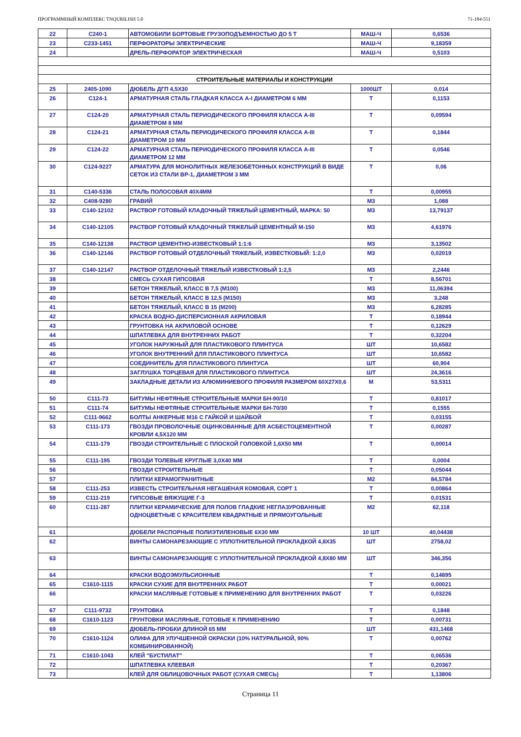ПРОГРАММНЫЙ КОМПЛЕКС TNQURILISH 5.0 71-184-551
| 22 | С240-1 | АВТОМОБИЛИ БОРТОВЫЕ ГРУЗОПОДЪЕМНОСТЬЮ ДО 5 Т | МАШ-Ч | 0,6536 |
| 23 | С233-1451 | ПЕРФОРАТОРЫ ЭЛЕКТРИЧЕСКИЕ | МАШ-Ч | 9,18359 |
| 24 | | ДРЕЛЬ-ПЕРФОРАТОР ЭЛЕКТРИЧЕСКАЯ | МАШ-Ч | 0,5103 |
| СТРОИТЕЛЬНЫЕ МАТЕРИАЛЫ И КОНСТРУКЦИИ | | | | |
| 25 | 2405-1090 | ДЮБЕЛЬ ДГП 4,5Х30 | 1000ШТ | 0,014 |
| 26 | С124-1 | АРМАТУРНАЯ СТАЛЬ ГЛАДКАЯ КЛАССА А-I ДИАМЕТРОМ 6 ММ | Т | 0,1153 |
| 27 | С124-20 | АРМАТУРНАЯ СТАЛЬ ПЕРИОДИЧЕСКОГО ПРОФИЛЯ КЛАССА А-III ДИАМЕТРОМ 8 ММ | Т | 0,09594 |
| 28 | С124-21 | АРМАТУРНАЯ СТАЛЬ ПЕРИОДИЧЕСКОГО ПРОФИЛЯ КЛАССА А-III ДИАМЕТРОМ 10 ММ | Т | 0,1844 |
| 29 | С124-22 | АРМАТУРНАЯ СТАЛЬ ПЕРИОДИЧЕСКОГО ПРОФИЛЯ КЛАССА А-III ДИАМЕТРОМ 12 ММ | Т | 0,0546 |
| 30 | С124-9227 | АРМАТУРА ДЛЯ МОНОЛИТНЫХ ЖЕЛЕЗОБЕТОННЫХ КОНСТРУКЦИЙ В ВИДЕ СЕТОК ИЗ СТАЛИ ВР-1, ДИАМЕТРОМ 3 ММ | Т | 0,06 |
| 31 | С140-5336 | СТАЛЬ ПОЛОСОВАЯ 40Х4ММ | Т | 0,00955 |
| 32 | С408-9280 | ГРАВИЙ | М3 | 1,088 |
| 33 | С140-12102 | РАСТВОР ГОТОВЫЙ КЛАДОЧНЫЙ ТЯЖЕЛЫЙ ЦЕМЕНТНЫЙ, МАРКА: 50 | М3 | 13,79137 |
| 34 | С140-12105 | РАСТВОР ГОТОВЫЙ КЛАДОЧНЫЙ ТЯЖЕЛЫЙ ЦЕМЕНТНЫЙ М-150 | М3 | 4,61976 |
| 35 | С140-12138 | РАСТВОР ЦЕМЕНТНО-ИЗВЕСТКОВЫЙ 1:1:6 | М3 | 3,13502 |
| 36 | С140-12146 | РАСТВОР ГОТОВЫЙ ОТДЕЛОЧНЫЙ ТЯЖЕЛЫЙ, ИЗВЕСТКОВЫЙ: 1:2,0 | М3 | 0,02019 |
| 37 | С140-12147 | РАСТВОР ОТДЕЛОЧНЫЙ ТЯЖЕЛЫЙ ИЗВЕСТКОВЫЙ 1:2,5 | М3 | 2,2446 |
| 38 | | СМЕСЬ СУХАЯ ГИПСОВАЯ | Т | 8,56701 |
| 39 | | БЕТОН ТЯЖЕЛЫЙ, КЛАСС В 7,5 (М100) | М3 | 11,06394 |
| 40 | | БЕТОН ТЯЖЕЛЫЙ, КЛАСС В 12,5 (М150) | М3 | 3,248 |
| 41 | | БЕТОН ТЯЖЕЛЫЙ, КЛАСС В 15 (М200) | М3 | 6,28285 |
| 42 | | КРАСКА ВОДНО-ДИСПЕРСИОННАЯ АКРИЛОВАЯ | Т | 0,18944 |
| 43 | | ГРУНТОВКА НА АКРИЛОВОЙ ОСНОВЕ | Т | 0,12629 |
| 44 | | ШПАТЛЕВКА ДЛЯ ВНУТРЕННИХ РАБОТ | Т | 0,32204 |
| 45 | | УГОЛОК НАРУЖНЫЙ ДЛЯ ПЛАСТИКОВОГО ПЛИНТУСА | ШТ | 10,6582 |
| 46 | | УГОЛОК ВНУТРЕННИЙ ДЛЯ ПЛАСТИКОВОГО ПЛИНТУСА | ШТ | 10,6582 |
| 47 | | СОЕДИНИТЕЛЬ ДЛЯ ПЛАСТИКОВОГО ПЛИНТУСА | ШТ | 60,904 |
| 48 | | ЗАГЛУШКА ТОРЦЕВАЯ ДЛЯ ПЛАСТИКОВОГО ПЛИНТУСА | ШТ | 24,3616 |
| 49 | | ЗАКЛАДНЫЕ ДЕТАЛИ ИЗ АЛЮМИНИЕВОГО ПРОФИЛЯ РАЗМЕРОМ 60Х27Х0,6 | М | 53,5311 |
| 50 | С111-73 | БИТУМЫ НЕФТЯНЫЕ СТРОИТЕЛЬНЫЕ МАРКИ БН-90/10 | Т | 0,81017 |
| 51 | С111-74 | БИТУМЫ НЕФТЯНЫЕ СТРОИТЕЛЬНЫЕ МАРКИ БН-70/30 | Т | 0,1555 |
| 52 | С111-9662 | БОЛТЫ АНКЕРНЫЕ М16 С ГАЙКОЙ И ШАЙБОЙ | Т | 0,03155 |
| 53 | С111-173 | ГВОЗДИ ПРОВОЛОЧНЫЕ ОЦИНКОВАННЫЕ ДЛЯ АСБЕСТОЦЕМЕНТНОЙ КРОВЛИ 4,5Х120 ММ | Т | 0,00287 |
| 54 | С111-179 | ГВОЗДИ СТРОИТЕЛЬНЫЕ С ПЛОСКОЙ ГОЛОВКОЙ 1,6Х50 ММ | Т | 0,00014 |
| 55 | С111-195 | ГВОЗДИ ТОЛЕВЫЕ КРУГЛЫЕ 3,0Х40 ММ | Т | 0,0004 |
| 56 | | ГВОЗДИ СТРОИТЕЛЬНЫЕ | Т | 0,05044 |
| 57 | | ПЛИТКИ КЕРАМОГРАНИТНЫЕ | М2 | 84,5784 |
| 58 | С111-253 | ИЗВЕСТЬ СТРОИТЕЛЬНАЯ НЕГАШЕНАЯ КОМОВАЯ, СОРТ 1 | Т | 0,00864 |
| 59 | С111-219 | ГИПСОВЫЕ ВЯЖУЩИЕ Г-3 | Т | 0,01531 |
| 60 | С111-287 | ПЛИТКИ КЕРАМИЧЕСКИЕ ДЛЯ ПОЛОВ ГЛАДКИЕ НЕГЛАЗУРОВАННЫЕ ОДНОЦВЕТНЫЕ С КРАСИТЕЛЕМ КВАДРАТНЫЕ И ПРЯМОУГОЛЬНЫЕ | М2 | 62,118 |
| 61 | | ДЮБЕЛИ РАСПОРНЫЕ ПОЛИЭТИЛЕНОВЫЕ 6Х30 ММ | 10 ШТ | 40,04438 |
| 62 | | ВИНТЫ САМОНАРЕЗАЮЩИЕ С УПЛОТНИТЕЛЬНОЙ ПРОКЛАДКОЙ 4,8Х35 | ШТ | 2758,02 |
| 63 | | ВИНТЫ САМОНАРЕЗАЮЩИЕ С УПЛОТНИТЕЛЬНОЙ ПРОКЛАДКОЙ 4,8Х80 ММ | ШТ | 346,356 |
| 64 | | КРАСКИ ВОДОЭМУЛЬСИОННЫЕ | Т | 0,14895 |
| 65 | С1610-1115 | КРАСКИ СУХИЕ ДЛЯ ВНУТРЕННИХ РАБОТ | Т | 0,00021 |
| 66 | | КРАСКИ МАСЛЯНЫЕ ГОТОВЫЕ К ПРИМЕНЕНИЮ ДЛЯ ВНУТРЕННИХ РАБОТ | Т | 0,03226 |
| 67 | С111-9732 | ГРУНТОВКА | Т | 0,1848 |
| 68 | С1610-1123 | ГРУНТОВКИ МАСЛЯНЫЕ, ГОТОВЫЕ К ПРИМЕНЕНИЮ | Т | 0,00731 |
| 69 | | ДЮБЕЛЬ-ПРОБКИ ДЛИНОЙ 65 ММ | ШТ | 431,1468 |
| 70 | С1610-1124 | ОЛИФА ДЛЯ УЛУЧШЕННОЙ ОКРАСКИ (10% НАТУРАЛЬНОЙ, 90% КОМБИНИРОВАННОЙ) | Т | 0,00762 |
| 71 | С1610-1043 | КЛЕЙ "БУСТИЛАТ" | Т | 0,06536 |
| 72 | | ШПАТЛЕВКА КЛЕЕВАЯ | Т | 0,20367 |
| 73 | | КЛЕЙ ДЛЯ ОБЛИЦОВОЧНЫХ РАБОТ (СУХАЯ СМЕСЬ) | Т | 1,13806 |
Страница 11